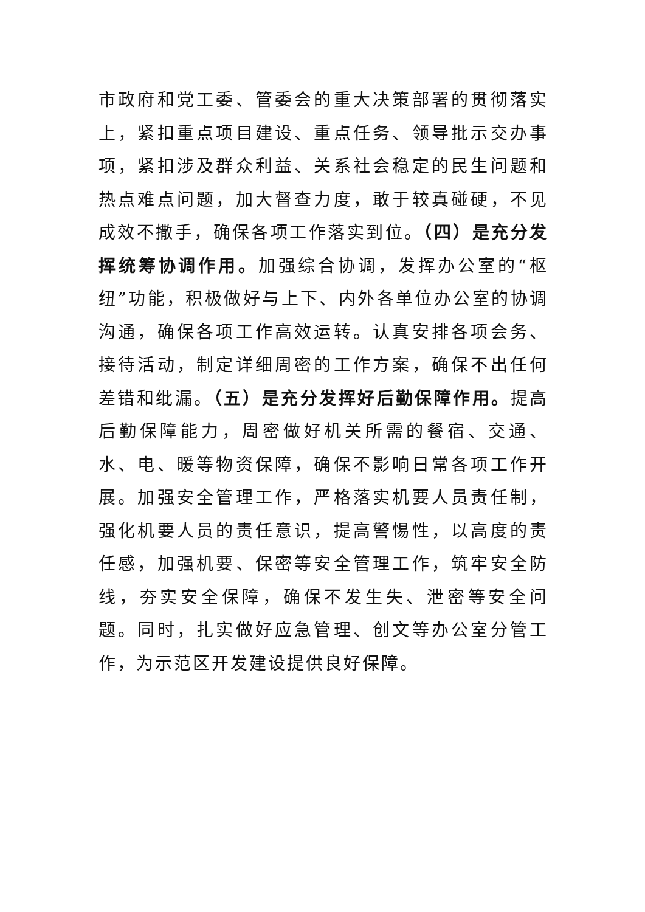市政府和党工委、管委会的重大决策部署的贯彻落实上，紧扣重点项目建设、重点任务、领导批示交办事项，紧扣涉及群众利益、关系社会稳定的民生问题和热点难点问题，加大督查力度，敢于较真碰硬，不见成效不撒手，确保各项工作落实到位。（四）是充分发挥统筹协调作用。加强综合协调，发挥办公室的“枢纽”功能，积极做好与上下、内外各单位办公室的协调沟通，确保各项工作高效运转。认真安排各项会务、接待活动，制定详细周密的工作方案，确保不出任何差错和纰漏。（五）是充分发挥好后勤保障作用。提高后勤保障能力，周密做好机关所需的餐宿、交通、水、电、暖等物资保障，确保不影响日常各项工作开展。加强安全管理工作，严格落实机要人员责任制，强化机要人员的责任意识，提高警惕性，以高度的责任感，加强机要、保密等安全管理工作，筑牢安全防线，夯实安全保障，确保不发生失、泄密等安全问题。同时，扎实做好应急管理、创文等办公室分管工作，为示范区开发建设提供良好保障。